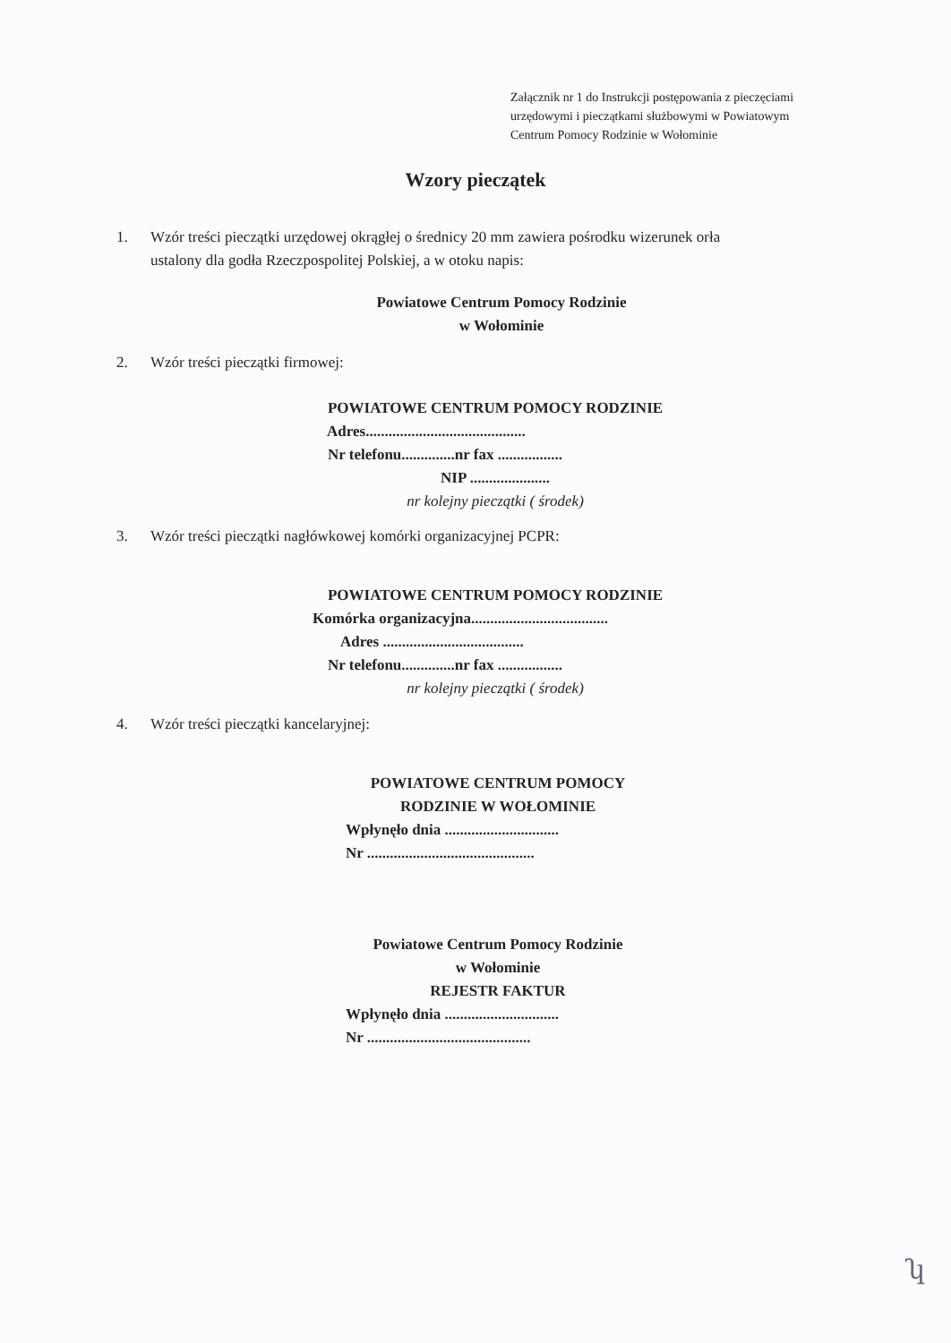Załącznik nr 1 do Instrukcji postępowania z pieczęciami
urzędowymi i pieczątkami służbowymi w Powiatowym
Centrum Pomocy Rodzinie w Wołominie
Wzory pieczątek
1. Wzór treści pieczątki urzędowej okrągłej o średnicy 20 mm zawiera pośrodku wizerunek orła
ustalony dla godła Rzeczpospolitej Polskiej, a w otoku napis:
Powiatowe Centrum Pomocy Rodzinie
w Wołominie
2. Wzór treści pieczątki firmowej:
POWIATOWE CENTRUM POMOCY RODZINIE
Adres..........................................
Nr telefonu..............nr fax .................
NIP .....................
nr kolejny pieczątki ( środek)
3. Wzór treści pieczątki nagłówkowej komórki organizacyjnej PCPR:
POWIATOWE CENTRUM POMOCY RODZINIE
Komórka organizacyjna....................................
Adres .....................................
Nr telefonu..............nr fax .................
nr kolejny pieczątki ( środek)
4. Wzór treści pieczątki kancelaryjnej:
POWIATOWE CENTRUM POMOCY
RODZINIE W WOŁOMINIE
Wpłynęło dnia ..............................
Nr ............................................
Powiatowe Centrum Pomocy Rodzinie
w Wołominie
REJESTR FAKTUR
Wpłynęło dnia ..............................
Nr ...........................................
ʮ